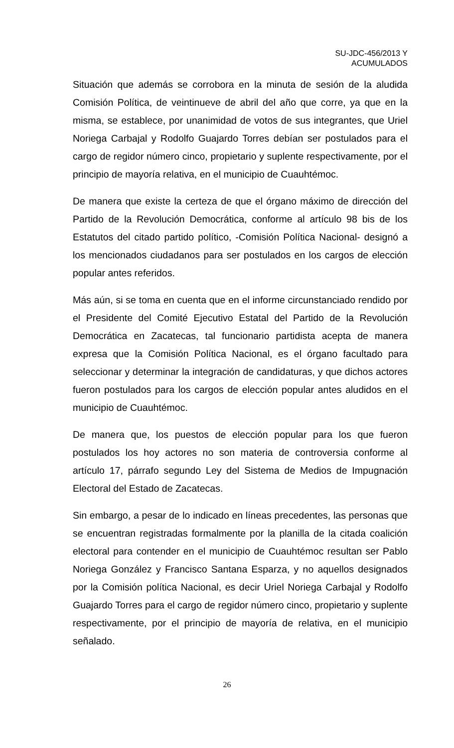SU-JDC-456/2013 Y
ACUMULADOS
Situación que además se corrobora en la minuta de sesión de la aludida Comisión Política, de veintinueve de abril del año que corre, ya que en la misma, se establece, por unanimidad de votos de sus integrantes, que Uriel Noriega Carbajal y Rodolfo Guajardo Torres debían ser postulados para el cargo de regidor número cinco, propietario y suplente respectivamente, por el principio de mayoría relativa, en el municipio de Cuauhtémoc.
De manera que existe la certeza de que el órgano máximo de dirección del Partido de la Revolución Democrática, conforme al artículo 98 bis de los Estatutos del citado partido político, -Comisión Política Nacional- designó a los mencionados ciudadanos para ser postulados en los cargos de elección popular antes referidos.
Más aún, si se toma en cuenta que en el informe circunstanciado rendido por el Presidente del Comité Ejecutivo Estatal del Partido de la Revolución Democrática en Zacatecas, tal funcionario partidista acepta de manera expresa que la Comisión Política Nacional, es el órgano facultado para seleccionar y determinar la integración de candidaturas, y que dichos actores fueron postulados para los cargos de elección popular antes aludidos en el municipio de Cuauhtémoc.
De manera que, los puestos de elección popular para los que fueron postulados los hoy actores no son materia de controversia conforme al artículo 17, párrafo segundo Ley del Sistema de Medios de Impugnación Electoral del Estado de Zacatecas.
Sin embargo, a pesar de lo indicado en líneas precedentes, las personas que se encuentran registradas formalmente por la planilla de la citada coalición electoral para contender en el municipio de Cuauhtémoc resultan ser Pablo Noriega González y Francisco Santana Esparza, y no aquellos designados por la Comisión política Nacional, es decir Uriel Noriega Carbajal y Rodolfo Guajardo Torres para el cargo de regidor número cinco, propietario y suplente respectivamente, por el principio de mayoría de relativa, en el municipio señalado.
26